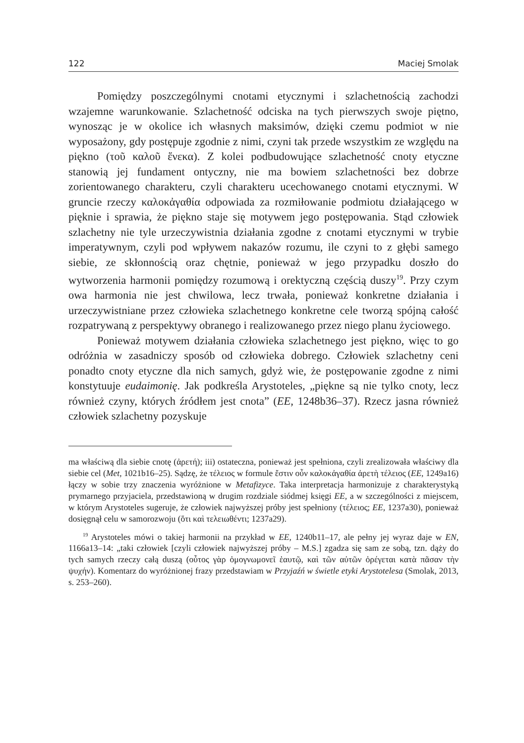122 Maciej Smolak
Pomiędzy poszczególnymi cnotami etycznymi i szlachetnością zachodzi wzajemne warunkowanie. Szlachetność odciska na tych pierwszych swoje piętno, wynosząc je w okolice ich własnych maksimów, dzięki czemu podmiot w nie wyposażony, gdy postępuje zgodnie z nimi, czyni tak przede wszystkim ze względu na piękno (τοῦ καλοῦ ἕνεκα). Z kolei podbudowujące szlachetność cnoty etyczne stanowią jej fundament ontyczny, nie ma bowiem szlachetności bez dobrze zorientowanego charakteru, czyli charakteru ucechowanego cnotami etycznymi. W gruncie rzeczy καλοκἀγαθία odpowiada za rozmiłowanie podmiotu działającego w pięknie i sprawia, że piękno staje się motywem jego postępowania. Stąd człowiek szlachetny nie tyle urzeczywistnia działania zgodne z cnotami etycznymi w trybie imperatywnym, czyli pod wpływem nakazów rozumu, ile czyni to z głębi samego siebie, ze skłonnością oraz chętnie, ponieważ w jego przypadku doszło do wytworzenia harmonii pomiędzy rozumową i orektyczną częścią duszy<sup>19</sup>. Przy czym owa harmonia nie jest chwilowa, lecz trwała, ponieważ konkretne działania i urzeczywistniane przez człowieka szlachetnego konkretne cele tworzą spójną całość rozpatrywaną z perspektywy obranego i realizowanego przez niego planu życiowego.
Ponieważ motywem działania człowieka szlachetnego jest piękno, więc to go odróżnia w zasadniczy sposób od człowieka dobrego. Człowiek szlachetny ceni ponadto cnoty etyczne dla nich samych, gdyż wie, że postępowanie zgodne z nimi konstytuuje eudaimonię. Jak podkreśla Arystoteles, „piękne są nie tylko cnoty, lecz również czyny, których źródłem jest cnota” (EE, 1248b36–37). Rzecz jasna również człowiek szlachetny pozyskuje
ma właściwą dla siebie cnotę (ἀρετή); iii) ostateczna, ponieważ jest spełniona, czyli zrealizowała właściwy dla siebie cel (Met, 1021b16–25). Sądzę, że τέλειος w formule ἔστιν οὖν καλοκἀγαθία ἀρετὴ τέλειος (EE, 1249a16) łączy w sobie trzy znaczenia wyróżnione w Metafizyce. Taka interpretacja harmonizuje z charakterystyką prymarnego przyjaciela, przedstawioną w drugim rozdziale siódmej księgi EE, a w szczególności z miejscem, w którym Arystoteles sugeruje, że człowiek najwyższej próby jest spełniony (τέλειος; EE, 1237a30), ponieważ dosięgnął celu w samorozwoju (ὅτι καὶ τελειωθέντι; 1237a29).
<sup>19</sup> Arystoteles mówi o takiej harmonii na przykład w EE, 1240b11–17, ale pełny jej wyraz daje w EN, 1166a13–14: „taki człowiek [czyli człowiek najwyższej próby – M.S.] zgadza się sam ze sobą, tzn. dąży do tych samych rzeczy całą duszą (οὗτος γὰρ ὁμογνωμονεῖ ἑαυτῷ, καὶ τῶν αὐτῶν ὀρέγεται κατὰ πᾶσαν τὴν ψυχήν). Komentarz do wyróżnionej frazy przedstawiam w Przyjaźń w świetle etyki Arystotelesa (Smolak, 2013, s. 253–260).